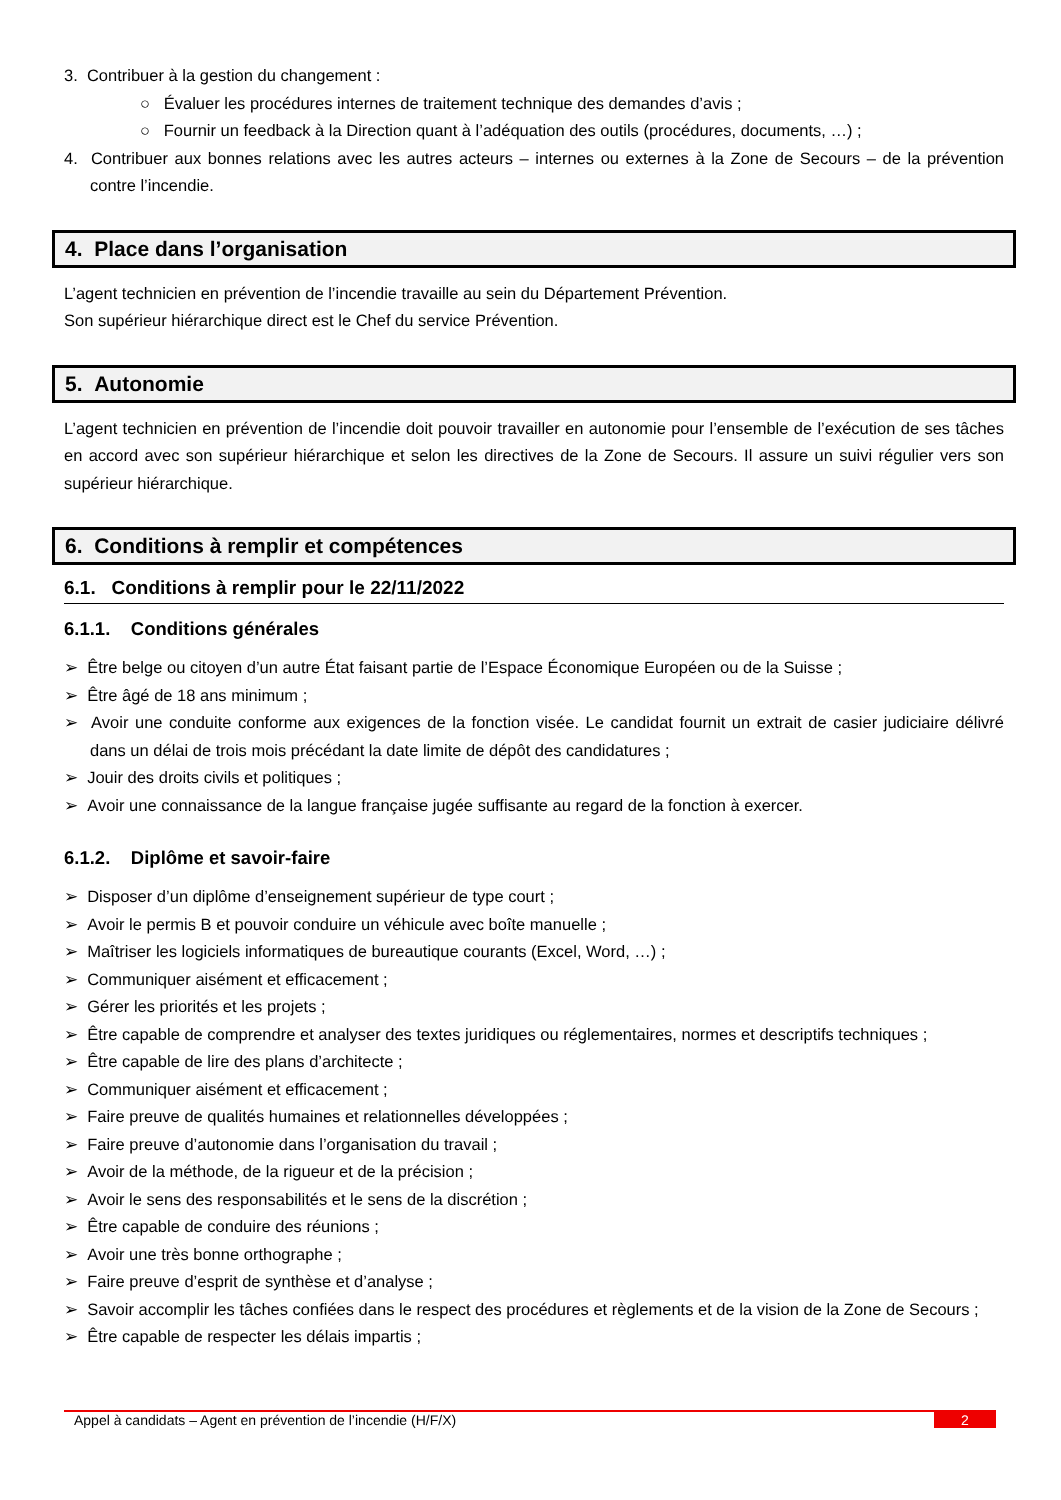3. Contribuer à la gestion du changement :
○ Évaluer les procédures internes de traitement technique des demandes d’avis ;
○ Fournir un feedback à la Direction quant à l’adéquation des outils (procédures, documents, …) ;
4. Contribuer aux bonnes relations avec les autres acteurs – internes ou externes à la Zone de Secours – de la prévention contre l’incendie.
4. Place dans l’organisation
L’agent technicien en prévention de l’incendie travaille au sein du Département Prévention.
Son supérieur hiérarchique direct est le Chef du service Prévention.
5. Autonomie
L’agent technicien en prévention de l’incendie doit pouvoir travailler en autonomie pour l’ensemble de l’exécution de ses tâches en accord avec son supérieur hiérarchique et selon les directives de la Zone de Secours. Il assure un suivi régulier vers son supérieur hiérarchique.
6. Conditions à remplir et compétences
6.1. Conditions à remplir pour le 22/11/2022
6.1.1. Conditions générales
➢ Être belge ou citoyen d’un autre État faisant partie de l’Espace Économique Européen ou de la Suisse ;
➢ Être âgé de 18 ans minimum ;
➢ Avoir une conduite conforme aux exigences de la fonction visée. Le candidat fournit un extrait de casier judiciaire délivré dans un délai de trois mois précédant la date limite de dépôt des candidatures ;
➢ Jouir des droits civils et politiques ;
➢ Avoir une connaissance de la langue française jugée suffisante au regard de la fonction à exercer.
6.1.2. Diplôme et savoir-faire
➢ Disposer d’un diplôme d’enseignement supérieur de type court ;
➢ Avoir le permis B et pouvoir conduire un véhicule avec boîte manuelle ;
➢ Maîtriser les logiciels informatiques de bureautique courants (Excel, Word, …) ;
➢ Communiquer aisément et efficacement ;
➢ Gérer les priorités et les projets ;
➢ Être capable de comprendre et analyser des textes juridiques ou réglementaires, normes et descriptifs techniques ;
➢ Être capable de lire des plans d’architecte ;
➢ Communiquer aisément et efficacement ;
➢ Faire preuve de qualités humaines et relationnelles développées ;
➢ Faire preuve d’autonomie dans l’organisation du travail ;
➢ Avoir de la méthode, de la rigueur et de la précision ;
➢ Avoir le sens des responsabilités et le sens de la discrétion ;
➢ Être capable de conduire des réunions ;
➢ Avoir une très bonne orthographe ;
➢ Faire preuve d’esprit de synthèse et d’analyse ;
➢ Savoir accomplir les tâches confiées dans le respect des procédures et règlements et de la vision de la Zone de Secours ;
➢ Être capable de respecter les délais impartis ;
Appel à candidats – Agent en prévention de l’incendie (H/F/X) 2